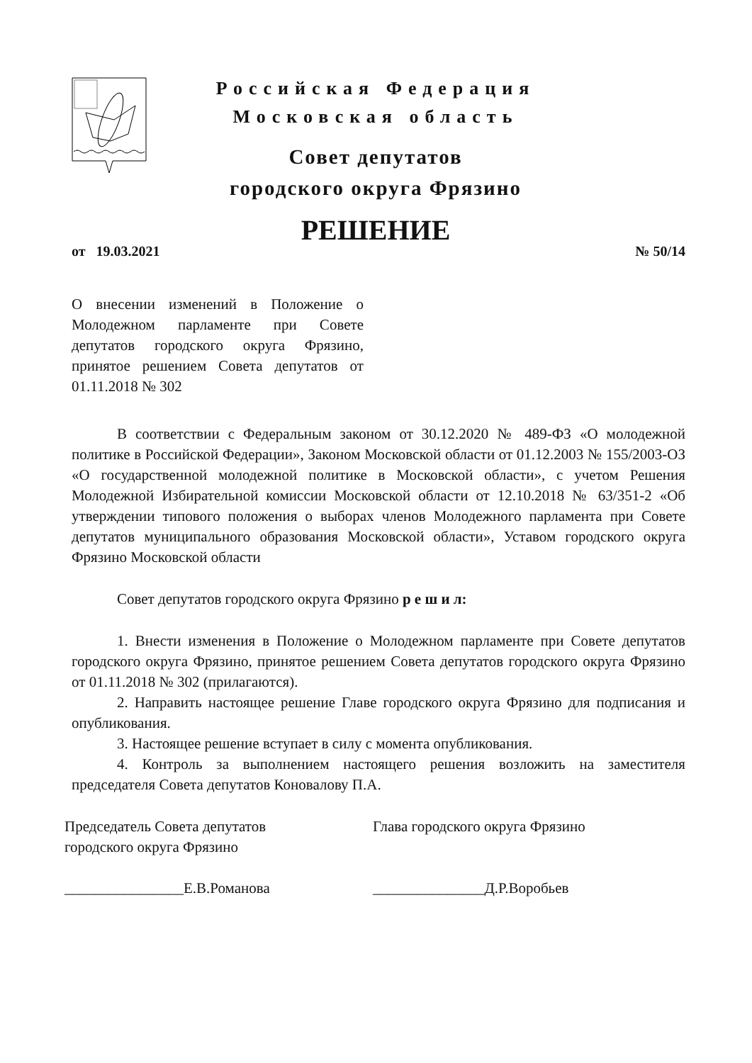Российская Федерация
Московская область
Совет депутатов
городского округа Фрязино
РЕШЕНИЕ
от 19.03.2021 № 50/14
О внесении изменений в Положение о Молодежном парламенте при Совете депутатов городского округа Фрязино, принятое решением Совета депутатов от 01.11.2018 № 302
В соответствии с Федеральным законом от 30.12.2020 № 489-ФЗ «О молодежной политике в Российской Федерации», Законом Московской области от 01.12.2003 № 155/2003-ОЗ «О государственной молодежной политике в Московской области», с учетом Решения Молодежной Избирательной комиссии Московской области от 12.10.2018 № 63/351-2 «Об утверждении типового положения о выборах членов Молодежного парламента при Совете депутатов муниципального образования Московской области», Уставом городского округа Фрязино Московской области
Совет депутатов городского округа Фрязино р е ш и л:
1. Внести изменения в Положение о Молодежном парламенте при Совете депутатов городского округа Фрязино, принятое решением Совета депутатов городского округа Фрязино от 01.11.2018 № 302 (прилагаются).
2. Направить настоящее решение Главе городского округа Фрязино для подписания и опубликования.
3. Настоящее решение вступает в силу с момента опубликования.
4. Контроль за выполнением настоящего решения возложить на заместителя председателя Совета депутатов Коновалову П.А.
Председатель Совета депутатов
городского округа Фрязино
________________Е.В.Романова
Глава городского округа Фрязино
_______________Д.Р.Воробьев